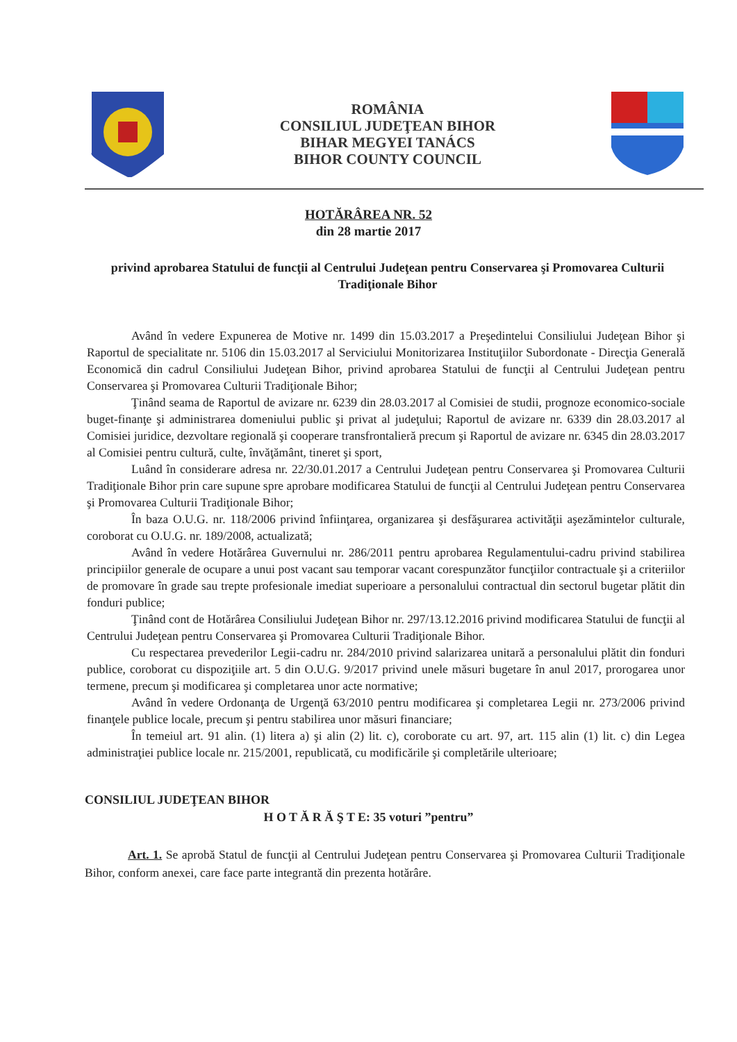ROMÂNIA
CONSILIUL JUDEŢEAN BIHOR
BIHAR MEGYEI TANÁCS
BIHOR COUNTY COUNCIL
HOTĂRÂREA NR. 52
din 28 martie 2017
privind aprobarea Statului de funcţii al Centrului Judeţean pentru Conservarea şi Promovarea Culturii Tradiţionale Bihor
Având în vedere Expunerea de Motive nr. 1499 din 15.03.2017 a Preşedintelui Consiliului Judeţean Bihor şi Raportul de specialitate nr. 5106 din 15.03.2017 al Serviciului Monitorizarea Instituţiilor Subordonate - Direcţia Generală Economică din cadrul Consiliului Judeţean Bihor, privind aprobarea Statului de funcţii al Centrului Judeţean pentru Conservarea şi Promovarea Culturii Tradiţionale Bihor;
Ţinând seama de Raportul de avizare nr. 6239 din 28.03.2017 al Comisiei de studii, prognoze economico-sociale buget-finanţe şi administrarea domeniului public şi privat al judeţului; Raportul de avizare nr. 6339 din 28.03.2017 al Comisiei juridice, dezvoltare regională şi cooperare transfrontalieră precum şi Raportul de avizare nr. 6345 din 28.03.2017 al Comisiei pentru cultură, culte, învăţământ, tineret şi sport,
Luând în considerare adresa nr. 22/30.01.2017 a Centrului Judeţean pentru Conservarea şi Promovarea Culturii Tradiţionale Bihor prin care supune spre aprobare modificarea Statului de funcţii al Centrului Judeţean pentru Conservarea şi Promovarea Culturii Tradiţionale Bihor;
În baza O.U.G. nr. 118/2006 privind înfiinţarea, organizarea şi desfăşurarea activităţii aşezămintelor culturale, coroborat cu O.U.G. nr. 189/2008, actualizată;
Având în vedere Hotărârea Guvernului nr. 286/2011 pentru aprobarea Regulamentului-cadru privind stabilirea principiilor generale de ocupare a unui post vacant sau temporar vacant corespunzător funcţiilor contractuale şi a criteriilor de promovare în grade sau trepte profesionale imediat superioare a personalului contractual din sectorul bugetar plătit din fonduri publice;
Ţinând cont de Hotărârea Consiliului Judeţean Bihor nr. 297/13.12.2016 privind modificarea Statului de funcţii al Centrului Judeţean pentru Conservarea şi Promovarea Culturii Tradiţionale Bihor.
Cu respectarea prevederilor Legii-cadru nr. 284/2010 privind salarizarea unitară a personalului plătit din fonduri publice, coroborat cu dispoziţiile art. 5 din O.U.G. 9/2017 privind unele măsuri bugetare în anul 2017, prorogarea unor termene, precum şi modificarea şi completarea unor acte normative;
Având în vedere Ordonanţa de Urgenţă 63/2010 pentru modificarea şi completarea Legii nr. 273/2006 privind finanţele publice locale, precum şi pentru stabilirea unor măsuri financiare;
În temeiul art. 91 alin. (1) litera a) şi alin (2) lit. c), coroborate cu art. 97, art. 115 alin (1) lit. c) din Legea administraţiei publice locale nr. 215/2001, republicată, cu modificările şi completările ulterioare;
CONSILIUL JUDEŢEAN BIHOR
H O T Ă R Ă Ş T E: 35 voturi ”pentru”
Art. 1. Se aprobă Statul de funcţii al Centrului Judeţean pentru Conservarea şi Promovarea Culturii Tradiţionale Bihor, conform anexei, care face parte integrantă din prezenta hotărâre.